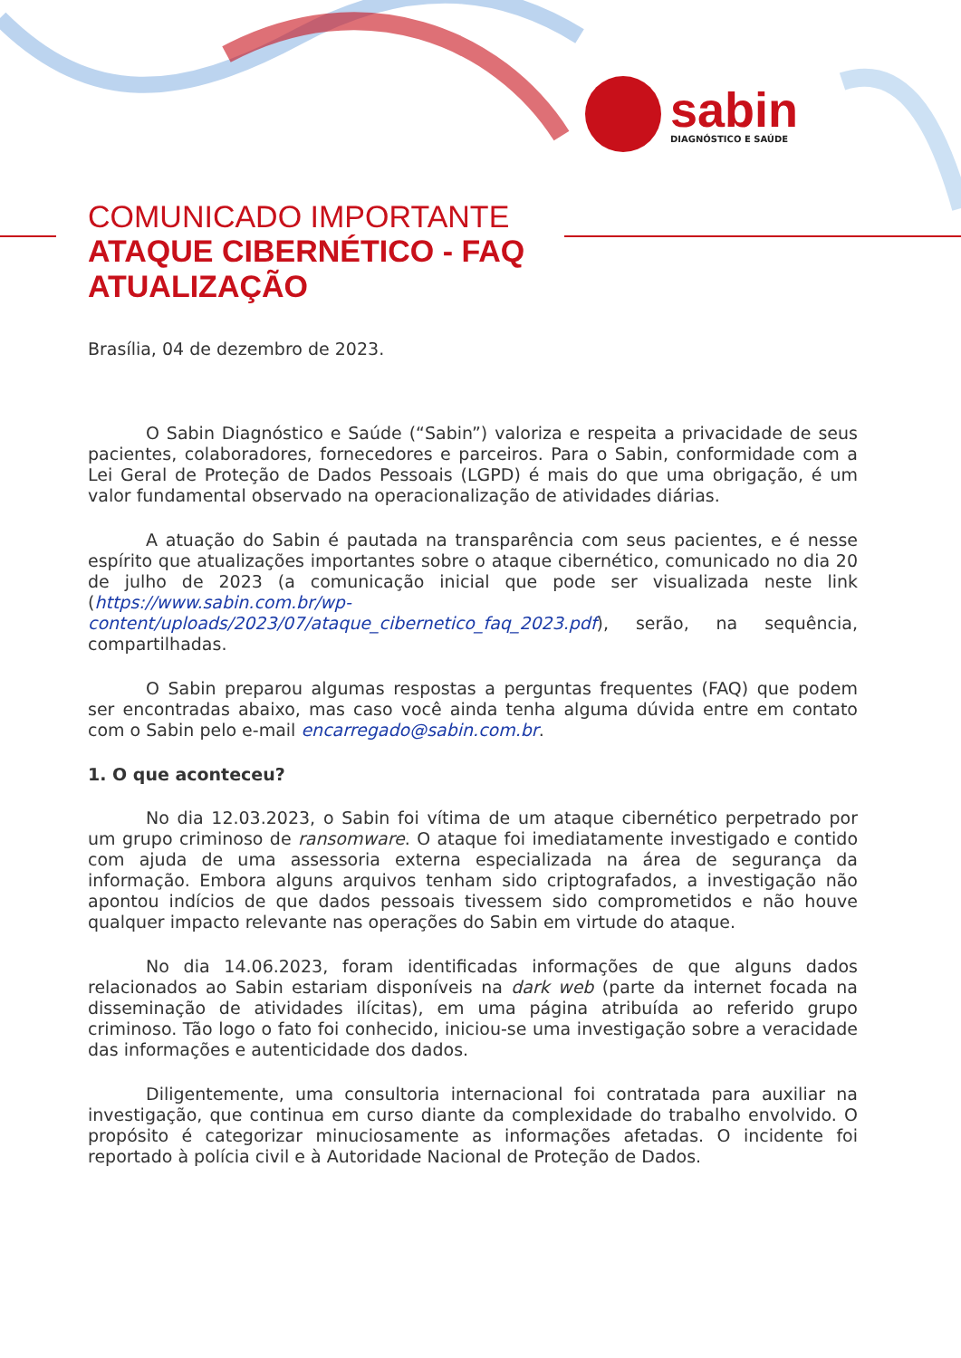sabin
DIAGNÓSTICO E SAÚDE
COMUNICADO IMPORTANTE
ATAQUE CIBERNÉTICO - FAQ
ATUALIZAÇÃO
Brasília, 04 de dezembro de 2023.
O Sabin Diagnóstico e Saúde (“Sabin”) valoriza e respeita a privacidade de seus pacientes, colaboradores, fornecedores e parceiros. Para o Sabin, conformidade com a Lei Geral de Proteção de Dados Pessoais (LGPD) é mais do que uma obrigação, é um valor fundamental observado na operacionalização de atividades diárias.
A atuação do Sabin é pautada na transparência com seus pacientes, e é nesse espírito que atualizações importantes sobre o ataque cibernético, comunicado no dia 20 de julho de 2023 (a comunicação inicial que pode ser visualizada neste link (https://www.sabin.com.br/wp-content/uploads/2023/07/ataque_cibernetico_faq_2023.pdf), serão, na sequência, compartilhadas.
O Sabin preparou algumas respostas a perguntas frequentes (FAQ) que podem ser encontradas abaixo, mas caso você ainda tenha alguma dúvida entre em contato com o Sabin pelo e-mail encarregado@sabin.com.br.
1. O que aconteceu?
No dia 12.03.2023, o Sabin foi vítima de um ataque cibernético perpetrado por um grupo criminoso de ransomware. O ataque foi imediatamente investigado e contido com ajuda de uma assessoria externa especializada na área de segurança da informação. Embora alguns arquivos tenham sido criptografados, a investigação não apontou indícios de que dados pessoais tivessem sido comprometidos e não houve qualquer impacto relevante nas operações do Sabin em virtude do ataque.
No dia 14.06.2023, foram identificadas informações de que alguns dados relacionados ao Sabin estariam disponíveis na dark web (parte da internet focada na disseminação de atividades ilícitas), em uma página atribuída ao referido grupo criminoso. Tão logo o fato foi conhecido, iniciou-se uma investigação sobre a veracidade das informações e autenticidade dos dados.
Diligentemente, uma consultoria internacional foi contratada para auxiliar na investigação, que continua em curso diante da complexidade do trabalho envolvido. O propósito é categorizar minuciosamente as informações afetadas. O incidente foi reportado à polícia civil e à Autoridade Nacional de Proteção de Dados.